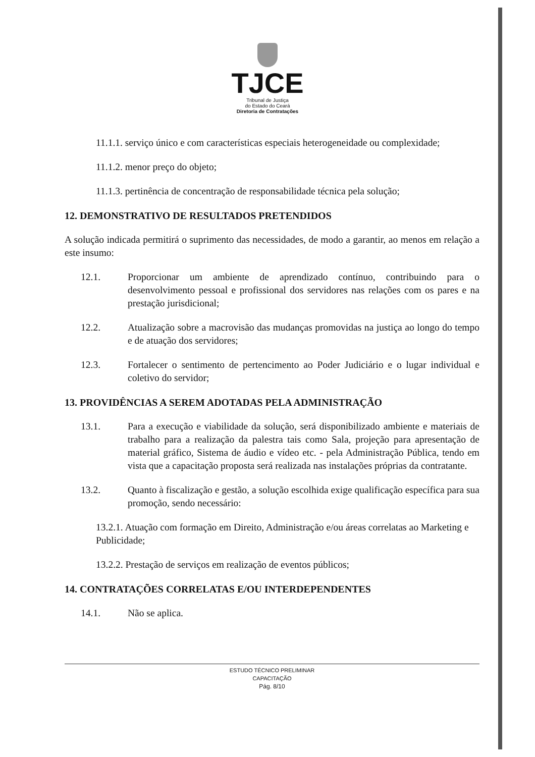TJCE
Tribunal de Justiça
do Estado do Ceará
Diretoria de Contratações
11.1.1. serviço único e com características especiais heterogeneidade ou complexidade;
11.1.2. menor preço do objeto;
11.1.3. pertinência de concentração de responsabilidade técnica pela solução;
12. DEMONSTRATIVO DE RESULTADOS PRETENDIDOS
A solução indicada permitirá o suprimento das necessidades, de modo a garantir, ao menos em relação a este insumo:
12.1. Proporcionar um ambiente de aprendizado contínuo, contribuindo para o desenvolvimento pessoal e profissional dos servidores nas relações com os pares e na prestação jurisdicional;
12.2. Atualização sobre a macrovisão das mudanças promovidas na justiça ao longo do tempo e de atuação dos servidores;
12.3. Fortalecer o sentimento de pertencimento ao Poder Judiciário e o lugar individual e coletivo do servidor;
13. PROVIDÊNCIAS A SEREM ADOTADAS PELA ADMINISTRAÇÃO
13.1. Para a execução e viabilidade da solução, será disponibilizado ambiente e materiais de trabalho para a realização da palestra tais como Sala, projeção para apresentação de material gráfico, Sistema de áudio e vídeo etc. - pela Administração Pública, tendo em vista que a capacitação proposta será realizada nas instalações próprias da contratante.
13.2. Quanto à fiscalização e gestão, a solução escolhida exige qualificação específica para sua promoção, sendo necessário:
13.2.1. Atuação com formação em Direito, Administração e/ou áreas correlatas ao Marketing e Publicidade;
13.2.2. Prestação de serviços em realização de eventos públicos;
14. CONTRATAÇÕES CORRELATAS E/OU INTERDEPENDENTES
14.1. Não se aplica.
ESTUDO TÉCNICO PRELIMINAR
CAPACITAÇÃO
Pág. 8/10